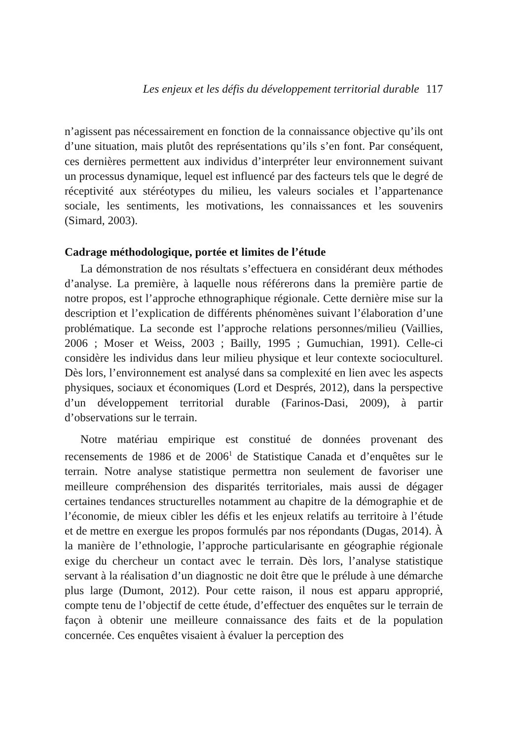Les enjeux et les défis du développement territorial durable 117
n’agissent pas nécessairement en fonction de la connaissance objective qu’ils ont d’une situation, mais plutôt des représentations qu’ils s’en font. Par conséquent, ces dernières permettent aux individus d’interpréter leur environnement suivant un processus dynamique, lequel est influencé par des facteurs tels que le degré de réceptivité aux stéréotypes du milieu, les valeurs sociales et l’appartenance sociale, les sentiments, les motivations, les connaissances et les souvenirs (Simard, 2003).
Cadrage méthodologique, portée et limites de l’étude
La démonstration de nos résultats s’effectuera en considérant deux méthodes d’analyse. La première, à laquelle nous référerons dans la première partie de notre propos, est l’approche ethnographique régionale. Cette dernière mise sur la description et l’explication de différents phénomènes suivant l’élaboration d’une problématique. La seconde est l’approche relations personnes/milieu (Vaillies, 2006 ; Moser et Weiss, 2003 ; Bailly, 1995 ; Gumuchian, 1991). Celle-ci considère les individus dans leur milieu physique et leur contexte socioculturel. Dès lors, l’environnement est analysé dans sa complexité en lien avec les aspects physiques, sociaux et économiques (Lord et Després, 2012), dans la perspective d’un développement territorial durable (Farinos-Dasi, 2009), à partir d’observations sur le terrain.
Notre matériau empirique est constitué de données provenant des recensements de 1986 et de 2006<sup>1</sup> de Statistique Canada et d’enquêtes sur le terrain. Notre analyse statistique permettra non seulement de favoriser une meilleure compréhension des disparités territoriales, mais aussi de dégager certaines tendances structurelles notamment au chapitre de la démographie et de l’économie, de mieux cibler les défis et les enjeux relatifs au territoire à l’étude et de mettre en exergue les propos formulés par nos répondants (Dugas, 2014). À la manière de l’ethnologie, l’approche particularisante en géographie régionale exige du chercheur un contact avec le terrain. Dès lors, l’analyse statistique servant à la réalisation d’un diagnostic ne doit être que le prélude à une démarche plus large (Dumont, 2012). Pour cette raison, il nous est apparu approprié, compte tenu de l’objectif de cette étude, d’effectuer des enquêtes sur le terrain de façon à obtenir une meilleure connaissance des faits et de la population concernée. Ces enquêtes visaient à évaluer la perception des